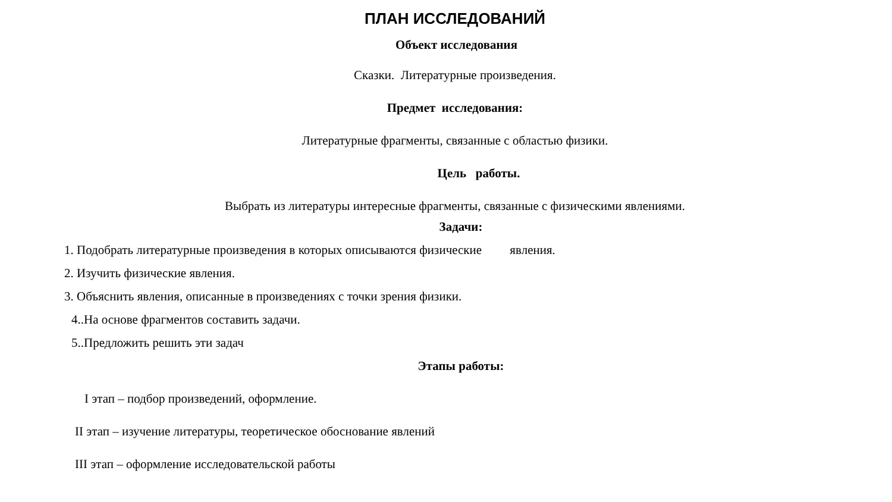ПЛАН ИССЛЕДОВАНИЙ
Объект исследования
Сказки. Литературные произведения.
Предмет исследования:
Литературные фрагменты, связанные с областью физики.
Цель работы.
Выбрать из литературы интересные фрагменты, связанные с физическими явлениями.
Задачи:
1. Подобрать литературные произведения в которых описываются физические явления.
2. Изучить физические явления.
3. Объяснить явления, описанные в произведениях с точки зрения физики.
4..На основе фрагментов составить задачи.
5..Предложить решить эти задач
Этапы работы:
I этап – подбор произведений, оформление.
II этап – изучение литературы, теоретическое обоснование явлений
III этап – оформление исследовательской работы